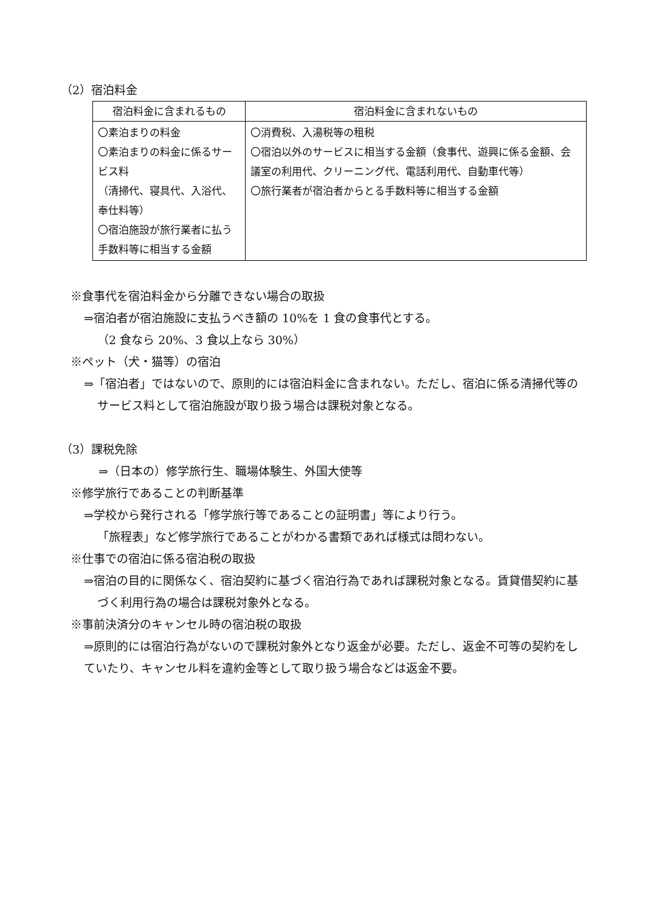（2）宿泊料金
| 宿泊料金に含まれるもの | 宿泊料金に含まれないもの |
| --- | --- |
| 〇素泊まりの料金 〇素泊まりの料金に係るサービス料 （清掃代、寝具代、入浴代、奉仕料等） 〇宿泊施設が旅行業者に払う手数料等に相当する金額 | 〇消費税、入湯税等の租税 〇宿泊以外のサービスに相当する金額（食事代、遊興に係る金額、会議室の利用代、クリーニング代、電話利用代、自動車代等） 〇旅行業者が宿泊者からとる手数料等に相当する金額 |
※食事代を宿泊料金から分離できない場合の取扱
⇒宿泊者が宿泊施設に支払うべき額の 10%を 1 食の食事代とする。
（2 食なら 20%、3 食以上なら 30%）
※ペット（犬・猫等）の宿泊
⇒「宿泊者」ではないので、原則的には宿泊料金に含まれない。ただし、宿泊に係る清掃代等のサービス料として宿泊施設が取り扱う場合は課税対象となる。
（3）課税免除
⇒（日本の）修学旅行生、職場体験生、外国大使等
※修学旅行であることの判断基準
⇒学校から発行される「修学旅行等であることの証明書」等により行う。
「旅程表」など修学旅行であることがわかる書類であれば様式は問わない。
※仕事での宿泊に係る宿泊税の取扱
⇒宿泊の目的に関係なく、宿泊契約に基づく宿泊行為であれば課税対象となる。賃貸借契約に基づく利用行為の場合は課税対象外となる。
※事前決済分のキャンセル時の宿泊税の取扱
⇒原則的には宿泊行為がないので課税対象外となり返金が必要。ただし、返金不可等の契約をしていたり、キャンセル料を違約金等として取り扱う場合などは返金不要。